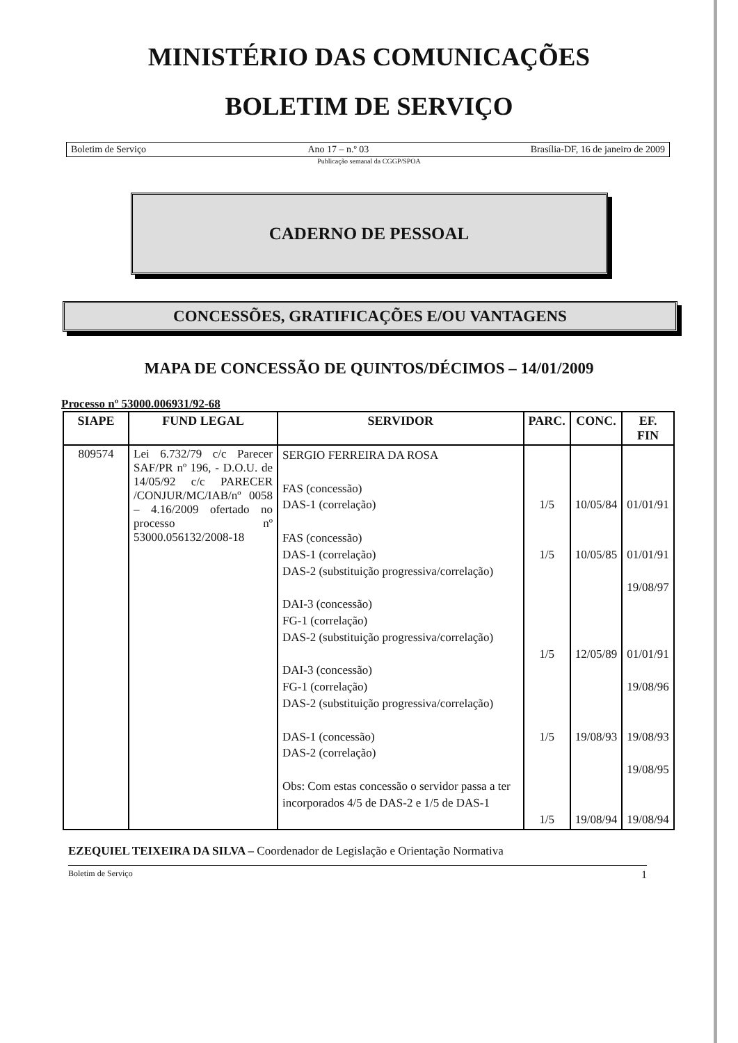MINISTÉRIO DAS COMUNICAÇÕES
BOLETIM DE SERVIÇO
Boletim de Serviço Ano 17 – n.º 03 Brasília-DF, 16 de janeiro de 2009
Publicação semanal da CGGP/SPOA
CADERNO DE PESSOAL
CONCESSÕES, GRATIFICAÇÕES E/OU VANTAGENS
MAPA DE CONCESSÃO DE QUINTOS/DÉCIMOS – 14/01/2009
Processo nº 53000.006931/92-68
| SIAPE | FUND LEGAL | SERVIDOR | PARC. | CONC. | EF. FIN |
| --- | --- | --- | --- | --- | --- |
| 809574 | Lei 6.732/79 c/c Parecer SAF/PR nº 196, - D.O.U. de 14/05/92 c/c PARECER /CONJUR/MC/IAB/nº 0058 – 4.16/2009 ofertado no processo nº 53000.056132/2008-18 | SERGIO FERREIRA DA ROSA FAS (concessão) DAS-1 (correlação) FAS (concessão) DAS-1 (correlação) DAS-2 (substituição progressiva/correlação) DAI-3 (concessão) FG-1 (correlação) DAS-2 (substituição progressiva/correlação) DAI-3 (concessão) FG-1 (correlação) DAS-2 (substituição progressiva/correlação) DAS-1 (concessão) DAS-2 (correlação) Obs: Com estas concessão o servidor passa a ter incorporados 4/5 de DAS-2 e 1/5 de DAS-1 | 1/5 1/5 1/5 1/5 1/5 | 10/05/84 10/05/85 12/05/89 19/08/93 19/08/94 | 01/01/91 01/01/91 19/08/97 01/01/91 19/08/96 19/08/93 19/08/95 19/08/94 |
EZEQUIEL TEIXEIRA DA SILVA – Coordenador de Legislação e Orientação Normativa
Boletim de Serviço 1